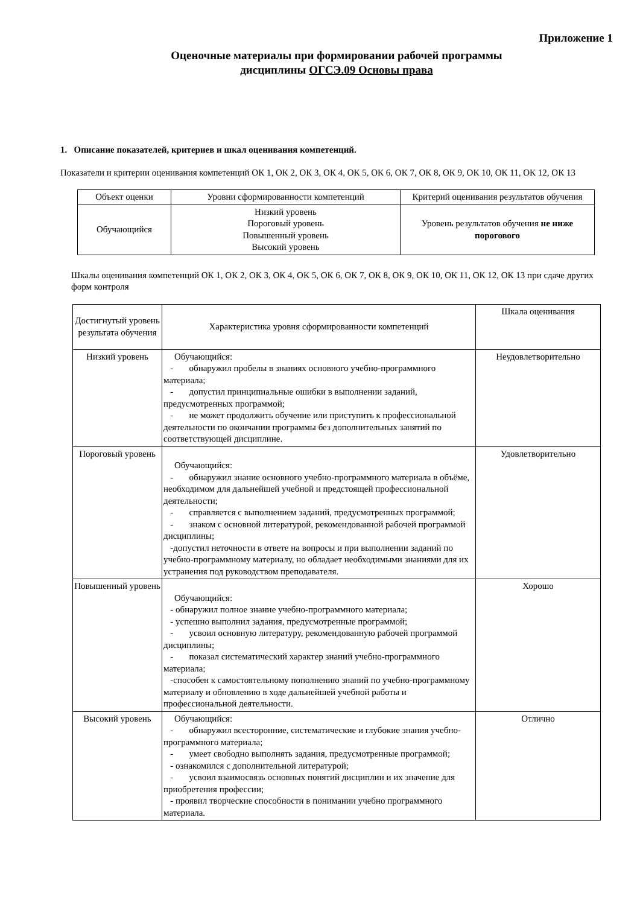Приложение 1
Оценочные материалы при формировании рабочей программы
дисциплины ОГСЭ.09 Основы права
1. Описание показателей, критериев и шкал оценивания компетенций.
Показатели и критерии оценивания компетенций ОК 1, ОК 2, ОК 3, ОК 4, ОК 5, ОК 6, ОК 7, ОК 8, ОК 9, ОК 10, ОК 11, ОК 12, ОК 13
| Объект оценки | Уровни сформированности компетенций | Критерий оценивания результатов обучения |
| Обучающийся | Низкий уровень Пороговый уровень Повышенный уровень Высокий уровень | Уровень результатов обучения не ниже порогового |
Шкалы оценивания компетенций ОК 1, ОК 2, ОК 3, ОК 4, ОК 5, ОК 6, ОК 7, ОК 8, ОК 9, ОК 10, ОК 11, ОК 12, ОК 13 при сдаче других форм контроля
| Достигнутый уровень результата обучения | Характеристика уровня сформированности компетенций | Шкала оценивания |
| Низкий уровень | Обучающийся: - обнаружил пробелы в знаниях основного учебно-программного материала; - допустил принципиальные ошибки в выполнении заданий, предусмотренных программой; - не может продолжить обучение или приступить к профессиональной деятельности по окончании программы без дополнительных занятий по соответствующей дисциплине. | Неудовлетворительно |
| Пороговый уровень | Обучающийся: - обнаружил знание основного учебно-программного материала в объёме, необходимом для дальнейшей учебной и предстоящей профессиональной деятельности; - справляется с выполнением заданий, предусмотренных программой; - знаком с основной литературой, рекомендованной рабочей программой дисциплины; -допустил неточности в ответе на вопросы и при выполнении заданий по учебно-программному материалу, но обладает необходимыми знаниями для их устранения под руководством преподавателя. | Удовлетворительно |
| Повышенный уровень | Обучающийся: - обнаружил полное знание учебно-программного материала; - успешно выполнил задания, предусмотренные программой; - усвоил основную литературу, рекомендованную рабочей программой дисциплины; - показал систематический характер знаний учебно-программного материала; -способен к самостоятельному пополнению знаний по учебно-программному материалу и обновлению в ходе дальнейшей учебной работы и профессиональной деятельности. | Хорошо |
| Высокий уровень | Обучающийся: - обнаружил всесторонние, систематические и глубокие знания учебно-программного материала; - умеет свободно выполнять задания, предусмотренные программой; - ознакомился с дополнительной литературой; - усвоил взаимосвязь основных понятий дисциплин и их значение для приобретения профессии; - проявил творческие способности в понимании учебно программного материала. | Отлично |